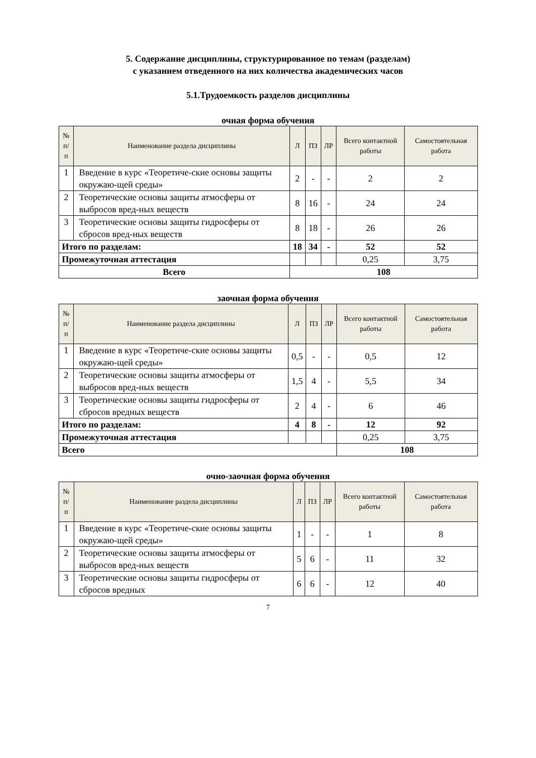5. Содержание дисциплины, структурированное по темам (разделам)
с указанием отведенного на них количества академических часов
5.1.Трудоемкость разделов дисциплины
очная форма обучения
| № п/п | Наименование раздела дисциплины | Л | ПЗ | ЛР | Всего контактной работы | Самостоятельная работа |
| --- | --- | --- | --- | --- | --- | --- |
| 1 | Введение в курс «Теоретиче-ские основы защиты окружаю-щей среды» | 2 | - | - | 2 | 2 |
| 2 | Теоретические основы защиты атмосферы от выбросов вред-ных веществ | 8 | 16 | - | 24 | 24 |
| 3 | Теоретические основы защиты гидросферы от сбросов вред-ных веществ | 8 | 18 | - | 26 | 26 |
| Итого по разделам: | | 18 | 34 | - | 52 | 52 |
| Промежуточная аттестация | | | | | 0,25 | 3,75 |
| Всего | | 108 | | | | |
заочная форма обучения
| № п/п | Наименование раздела дисциплины | Л | ПЗ | ЛР | Всего контактной работы | Самостоятельная работа |
| --- | --- | --- | --- | --- | --- | --- |
| 1 | Введение в курс «Теоретиче-ские основы защиты окружаю-щей среды» | 0,5 | - | - | 0,5 | 12 |
| 2 | Теоретические основы защиты атмосферы от выбросов вред-ных веществ | 1,5 | 4 | - | 5,5 | 34 |
| 3 | Теоретические основы защиты гидросферы от сбросов вредных веществ | 2 | 4 | - | 6 | 46 |
| Итого по разделам: | | 4 | 8 | - | 12 | 92 |
| Промежуточная аттестация | | | | | 0,25 | 3,75 |
| Всего | | | | | 108 | |
очно-заочная форма обучения
| № п/п | Наименование раздела дисциплины | Л | ПЗ | ЛР | Всего контактной работы | Самостоятельная работа |
| --- | --- | --- | --- | --- | --- | --- |
| 1 | Введение в курс «Теоретиче-ские основы защиты окружаю-щей среды» | 1 | - | - | 1 | 8 |
| 2 | Теоретические основы защиты атмосферы от выбросов вред-ных веществ | 5 | 6 | - | 11 | 32 |
| 3 | Теоретические основы защиты гидросферы от сбросов вредных | 6 | 6 | - | 12 | 40 |
7